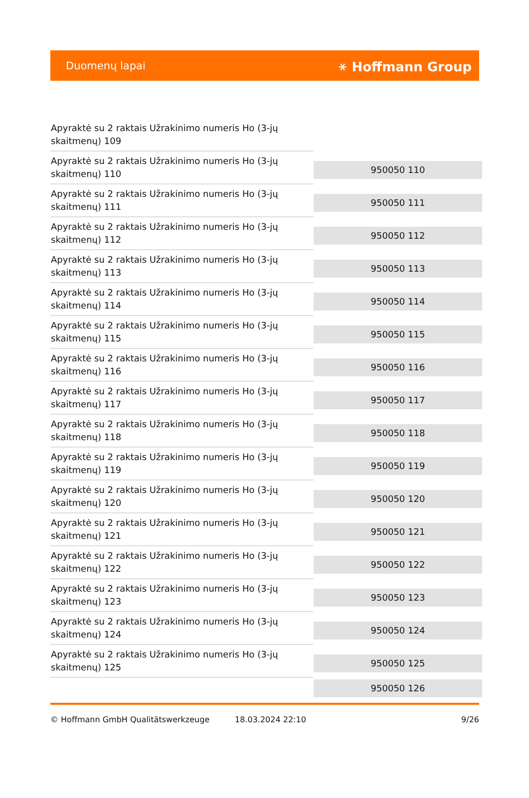Duomenų lapai ⚹ Hoffmann Group
| Apyraktė su 2 raktais Užrakinimo numeris Ho (3-jų skaitmenų) 109 | |
| Apyraktė su 2 raktais Užrakinimo numeris Ho (3-jų skaitmenų) 110 | 950050 110 |
| Apyraktė su 2 raktais Užrakinimo numeris Ho (3-jų skaitmenų) 111 | 950050 111 |
| Apyraktė su 2 raktais Užrakinimo numeris Ho (3-jų skaitmenų) 112 | 950050 112 |
| Apyraktė su 2 raktais Užrakinimo numeris Ho (3-jų skaitmenų) 113 | 950050 113 |
| Apyraktė su 2 raktais Užrakinimo numeris Ho (3-jų skaitmenų) 114 | 950050 114 |
| Apyraktė su 2 raktais Užrakinimo numeris Ho (3-jų skaitmenų) 115 | 950050 115 |
| Apyraktė su 2 raktais Užrakinimo numeris Ho (3-jų skaitmenų) 116 | 950050 116 |
| Apyraktė su 2 raktais Užrakinimo numeris Ho (3-jų skaitmenų) 117 | 950050 117 |
| Apyraktė su 2 raktais Užrakinimo numeris Ho (3-jų skaitmenų) 118 | 950050 118 |
| Apyraktė su 2 raktais Užrakinimo numeris Ho (3-jų skaitmenų) 119 | 950050 119 |
| Apyraktė su 2 raktais Užrakinimo numeris Ho (3-jų skaitmenų) 120 | 950050 120 |
| Apyraktė su 2 raktais Užrakinimo numeris Ho (3-jų skaitmenų) 121 | 950050 121 |
| Apyraktė su 2 raktais Užrakinimo numeris Ho (3-jų skaitmenų) 122 | 950050 122 |
| Apyraktė su 2 raktais Užrakinimo numeris Ho (3-jų skaitmenų) 123 | 950050 123 |
| Apyraktė su 2 raktais Užrakinimo numeris Ho (3-jų skaitmenų) 124 | 950050 124 |
| Apyraktė su 2 raktais Užrakinimo numeris Ho (3-jų skaitmenų) 125 | 950050 125 |
| | 950050 126 |
© Hoffmann GmbH Qualitätswerkzeuge 18.03.2024 22:10 9/26